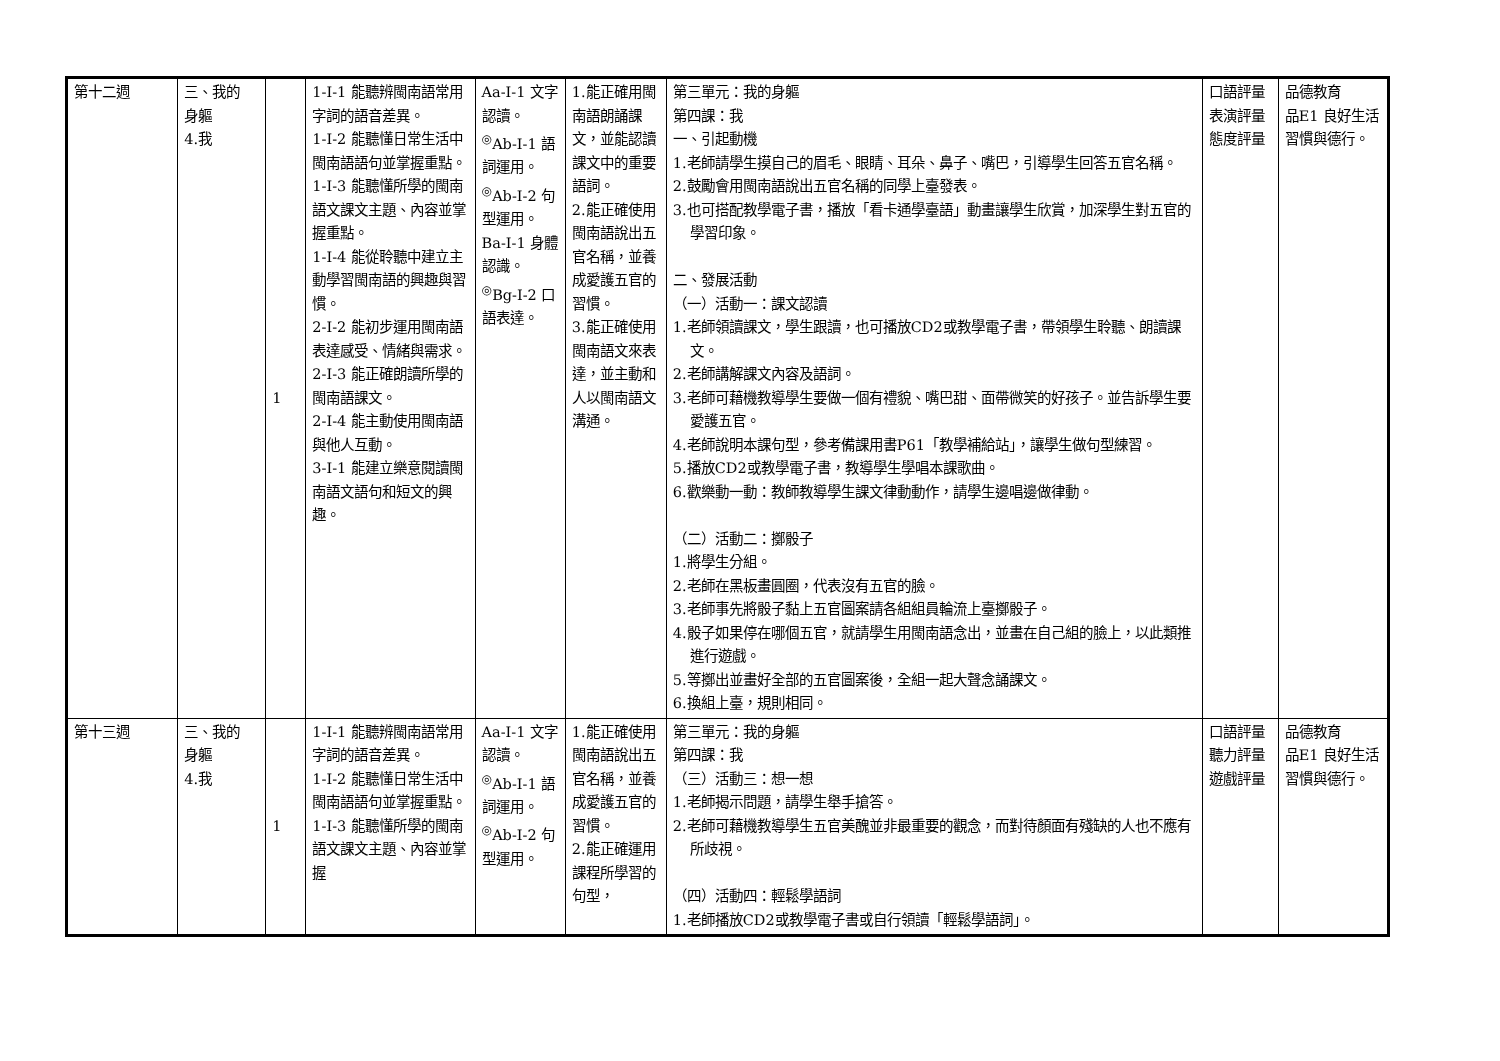| 第十二週 | 三、我的 身軀 4.我 | 1 | 1-Ⅰ-1 能聽辨閩南語常用字詞的語音差異。 1-Ⅰ-2 能聽懂日常生活中閩南語語句並掌握重點。 1-Ⅰ-3 能聽懂所學的閩南語文課文主題、內容並掌握重點。 1-Ⅰ-4 能從聆聽中建立主動學習閩南語的興趣與習慣。 2-Ⅰ-2 能初步運用閩南語表達感受、情緒與需求。 2-Ⅰ-3 能正確朗讀所學的閩南語課文。 2-Ⅰ-4 能主動使用閩南語與他人互動。 3-Ⅰ-1 能建立樂意閱讀閩南語文語句和短文的興趣。 | Aa-Ⅰ-1 文字認讀。 <sup>◎</sup>Ab-Ⅰ-1 語詞運用。 <sup>◎</sup>Ab-Ⅰ-2 句型運用。 Ba-Ⅰ-1 身體認識。 <sup>◎</sup>Bg-Ⅰ-2 口語表達。 | 1.能正確用閩南語朗誦課文，並能認讀課文中的重要語詞。 2.能正確使用閩南語說出五官名稱，並養成愛護五官的習慣。 3.能正確使用閩南語文來表達，並主動和人以閩南語文溝通。 | 第三單元：我的身軀 第四課：我 一、引起動機 1.老師請學生摸自己的眉毛、眼睛、耳朵、鼻子、嘴巴，引導學生回答五官名稱。 2.鼓勵會用閩南語說出五官名稱的同學上臺發表。 3.也可搭配教學電子書，播放「看卡通學臺語」動畫讓學生欣賞，加深學生對五官的學習印象。 二、發展活動 （一）活動一：課文認讀 1.老師領讀課文，學生跟讀，也可播放CD2或教學電子書，帶領學生聆聽、朗讀課文。 2.老師講解課文內容及語詞。 3.老師可藉機教導學生要做一個有禮貌、嘴巴甜、面帶微笑的好孩子。並告訴學生要愛護五官。 4.老師說明本課句型，參考備課用書P61「教學補給站」，讓學生做句型練習。 5.播放CD2或教學電子書，教導學生學唱本課歌曲。 6.歡樂動一動：教師教導學生課文律動動作，請學生邊唱邊做律動。 （二）活動二：擲骰子 1.將學生分組。 2.老師在黑板畫圓圈，代表沒有五官的臉。 3.老師事先將骰子黏上五官圖案請各組組員輪流上臺擲骰子。 4.骰子如果停在哪個五官，就請學生用閩南語念出，並畫在自己組的臉上，以此類推進行遊戲。 5.等擲出並畫好全部的五官圖案後，全組一起大聲念誦課文。 6.換組上臺，規則相同。 | 口語評量 表演評量 態度評量 | 品德教育 品E1 良好生活習慣與德行。 |
| 第十三週 | 三、我的 身軀 4.我 | 1 | 1-Ⅰ-1 能聽辨閩南語常用字詞的語音差異。 1-Ⅰ-2 能聽懂日常生活中閩南語語句並掌握重點。 1-Ⅰ-3 能聽懂所學的閩南語文課文主題、內容並掌握 | Aa-Ⅰ-1 文字認讀。 <sup>◎</sup>Ab-Ⅰ-1 語詞運用。 <sup>◎</sup>Ab-Ⅰ-2 句型運用。 | 1.能正確使用閩南語說出五官名稱，並養成愛護五官的習慣。 2.能正確運用課程所學習的句型， | 第三單元：我的身軀 第四課：我 （三）活動三：想一想 1.老師揭示問題，請學生舉手搶答。 2.老師可藉機教導學生五官美醜並非最重要的觀念，而對待顏面有殘缺的人也不應有所歧視。 （四）活動四：輕鬆學語詞 1.老師播放CD2或教學電子書或自行領讀「輕鬆學語詞」。 | 口語評量 聽力評量 遊戲評量 | 品德教育 品E1 良好生活習慣與德行。 |